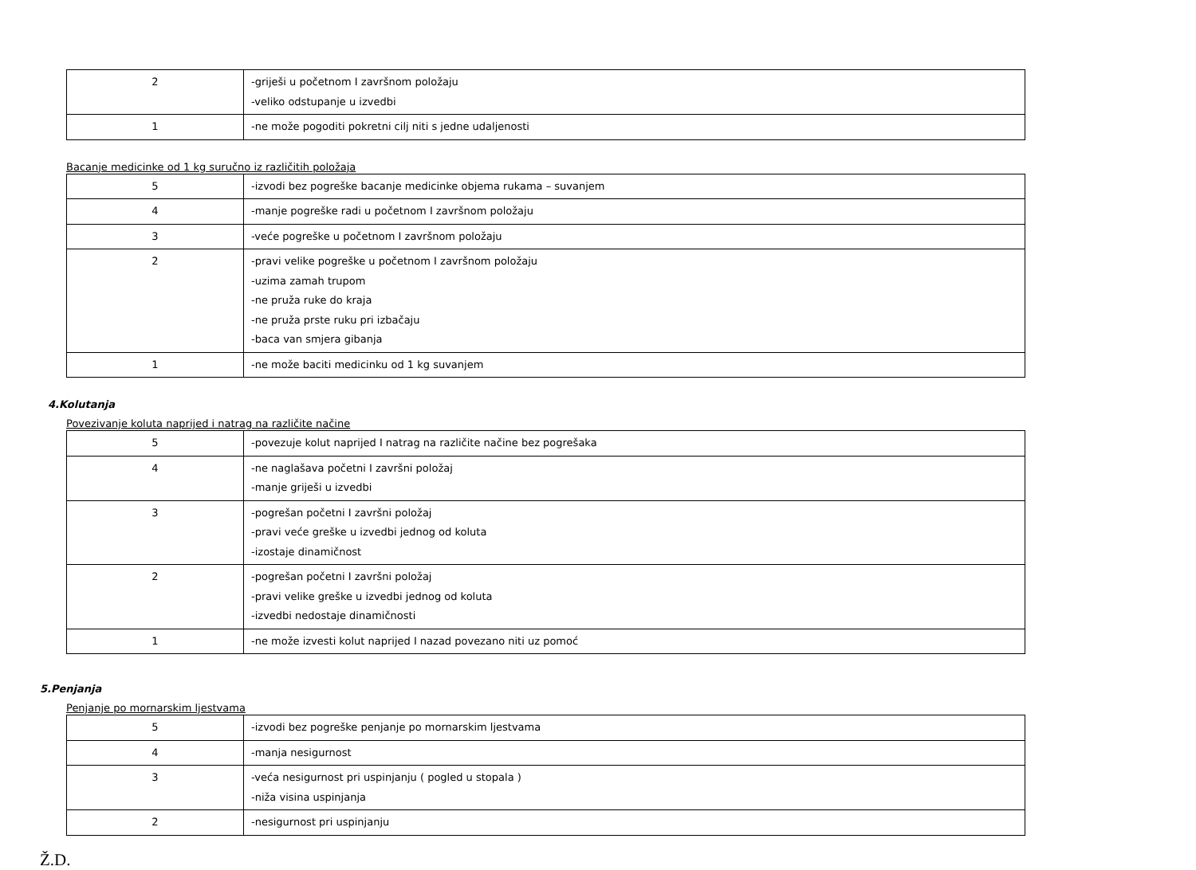| 2 | -griješi u početnom I završnom položaju -veliko odstupanje u izvedbi |
| 1 | -ne može pogoditi pokretni cilj niti s jedne udaljenosti |
Bacanje medicinke od 1 kg suručno iz različitih položaja
| 5 | -izvodi bez pogreške bacanje medicinke objema rukama – suvanjem |
| 4 | -manje pogreške radi u početnom I završnom položaju |
| 3 | -veće pogreške u početnom I završnom položaju |
| 2 | -pravi velike pogreške u početnom I završnom položaju -uzima zamah trupom -ne pruža ruke do kraja -ne pruža prste ruku pri izbačaju -baca van smjera gibanja |
| 1 | -ne može baciti medicinku od 1 kg suvanjem |
4.Kolutanja
Povezivanje koluta naprijed i natrag na različite načine
| 5 | -povezuje kolut naprijed I natrag na različite načine bez pogrešaka |
| 4 | -ne naglašava početni I završni položaj -manje griješi u izvedbi |
| 3 | -pogrešan početni I završni položaj -pravi veće greške u izvedbi jednog od koluta -izostaje dinamičnost |
| 2 | -pogrešan početni I završni položaj -pravi velike greške u izvedbi jednog od koluta -izvedbi nedostaje dinamičnosti |
| 1 | -ne može izvesti kolut naprijed I nazad povezano niti uz pomoć |
5.Penjanja
Penjanje po mornarskim ljestvama
| 5 | -izvodi bez pogreške penjanje po mornarskim ljestvama |
| 4 | -manja nesigurnost |
| 3 | -veća nesigurnost pri uspinjanju ( pogled u stopala ) -niža visina uspinjanja |
| 2 | -nesigurnost pri uspinjanju |
Ž.D.